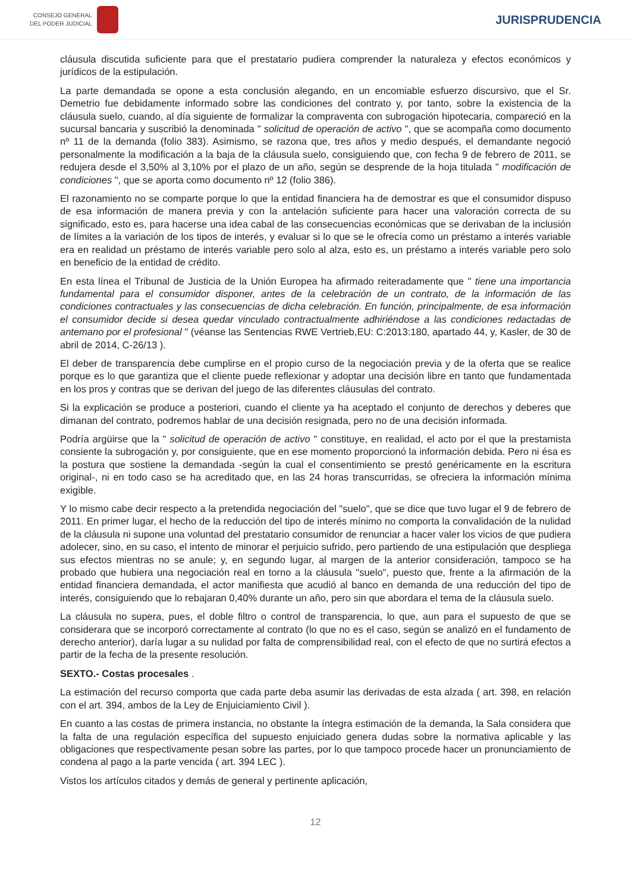CONSEJO GENERAL
DEL PODER JUDICIAL
JURISPRUDENCIA
cláusula discutida suficiente para que el prestatario pudiera comprender la naturaleza y efectos económicos y jurídicos de la estipulación.
La parte demandada se opone a esta conclusión alegando, en un encomiable esfuerzo discursivo, que el Sr. Demetrio fue debidamente informado sobre las condiciones del contrato y, por tanto, sobre la existencia de la cláusula suelo, cuando, al día siguiente de formalizar la compraventa con subrogación hipotecaria, compareció en la sucursal bancaria y suscribió la denominada " solicitud de operación de activo ", que se acompaña como documento nº 11 de la demanda (folio 383). Asimismo, se razona que, tres años y medio después, el demandante negoció personalmente la modificación a la baja de la cláusula suelo, consiguiendo que, con fecha 9 de febrero de 2011, se redujera desde el 3,50% al 3,10% por el plazo de un año, según se desprende de la hoja titulada " modificación de condiciones ", que se aporta como documento nº 12 (folio 386).
El razonamiento no se comparte porque lo que la entidad financiera ha de demostrar es que el consumidor dispuso de esa información de manera previa y con la antelación suficiente para hacer una valoración correcta de su significado, esto es, para hacerse una idea cabal de las consecuencias económicas que se derivaban de la inclusión de límites a la variación de los tipos de interés, y evaluar si lo que se le ofrecía como un préstamo a interés variable era en realidad un préstamo de interés variable pero solo al alza, esto es, un préstamo a interés variable pero solo en beneficio de la entidad de crédito.
En esta línea el Tribunal de Justicia de la Unión Europea ha afirmado reiteradamente que " tiene una importancia fundamental para el consumidor disponer, antes de la celebración de un contrato, de la información de las condiciones contractuales y las consecuencias de dicha celebración. En función, principalmente, de esa información el consumidor decide si desea quedar vinculado contractualmente adhiriéndose a las condiciones redactadas de antemano por el profesional " (véanse las Sentencias RWE Vertrieb,EU: C:2013:180, apartado 44, y, Kasler, de 30 de abril de 2014, C-26/13 ).
El deber de transparencia debe cumplirse en el propio curso de la negociación previa y de la oferta que se realice porque es lo que garantiza que el cliente puede reflexionar y adoptar una decisión libre en tanto que fundamentada en los pros y contras que se derivan del juego de las diferentes cláusulas del contrato.
Si la explicación se produce a posteriori, cuando el cliente ya ha aceptado el conjunto de derechos y deberes que dimanan del contrato, podremos hablar de una decisión resignada, pero no de una decisión informada.
Podría argüirse que la " solicitud de operación de activo " constituye, en realidad, el acto por el que la prestamista consiente la subrogación y, por consiguiente, que en ese momento proporcionó la información debida. Pero ni ésa es la postura que sostiene la demandada -según la cual el consentimiento se prestó genéricamente en la escritura original-, ni en todo caso se ha acreditado que, en las 24 horas transcurridas, se ofreciera la información mínima exigible.
Y lo mismo cabe decir respecto a la pretendida negociación del "suelo", que se dice que tuvo lugar el 9 de febrero de 2011. En primer lugar, el hecho de la reducción del tipo de interés mínimo no comporta la convalidación de la nulidad de la cláusula ni supone una voluntad del prestatario consumidor de renunciar a hacer valer los vicios de que pudiera adolecer, sino, en su caso, el intento de minorar el perjuicio sufrido, pero partiendo de una estipulación que despliega sus efectos mientras no se anule; y, en segundo lugar, al margen de la anterior consideración, tampoco se ha probado que hubiera una negociación real en torno a la cláusula "suelo", puesto que, frente a la afirmación de la entidad financiera demandada, el actor manifiesta que acudió al banco en demanda de una reducción del tipo de interés, consiguiendo que lo rebajaran 0,40% durante un año, pero sin que abordara el tema de la cláusula suelo.
La cláusula no supera, pues, el doble filtro o control de transparencia, lo que, aun para el supuesto de que se considerara que se incorporó correctamente al contrato (lo que no es el caso, según se analizó en el fundamento de derecho anterior), daría lugar a su nulidad por falta de comprensibilidad real, con el efecto de que no surtirá efectos a partir de la fecha de la presente resolución.
SEXTO.- Costas procesales .
La estimación del recurso comporta que cada parte deba asumir las derivadas de esta alzada ( art. 398, en relación con el art. 394, ambos de la Ley de Enjuiciamiento Civil ).
En cuanto a las costas de primera instancia, no obstante la íntegra estimación de la demanda, la Sala considera que la falta de una regulación específica del supuesto enjuiciado genera dudas sobre la normativa aplicable y las obligaciones que respectivamente pesan sobre las partes, por lo que tampoco procede hacer un pronunciamiento de condena al pago a la parte vencida ( art. 394 LEC ).
Vistos los artículos citados y demás de general y pertinente aplicación,
12